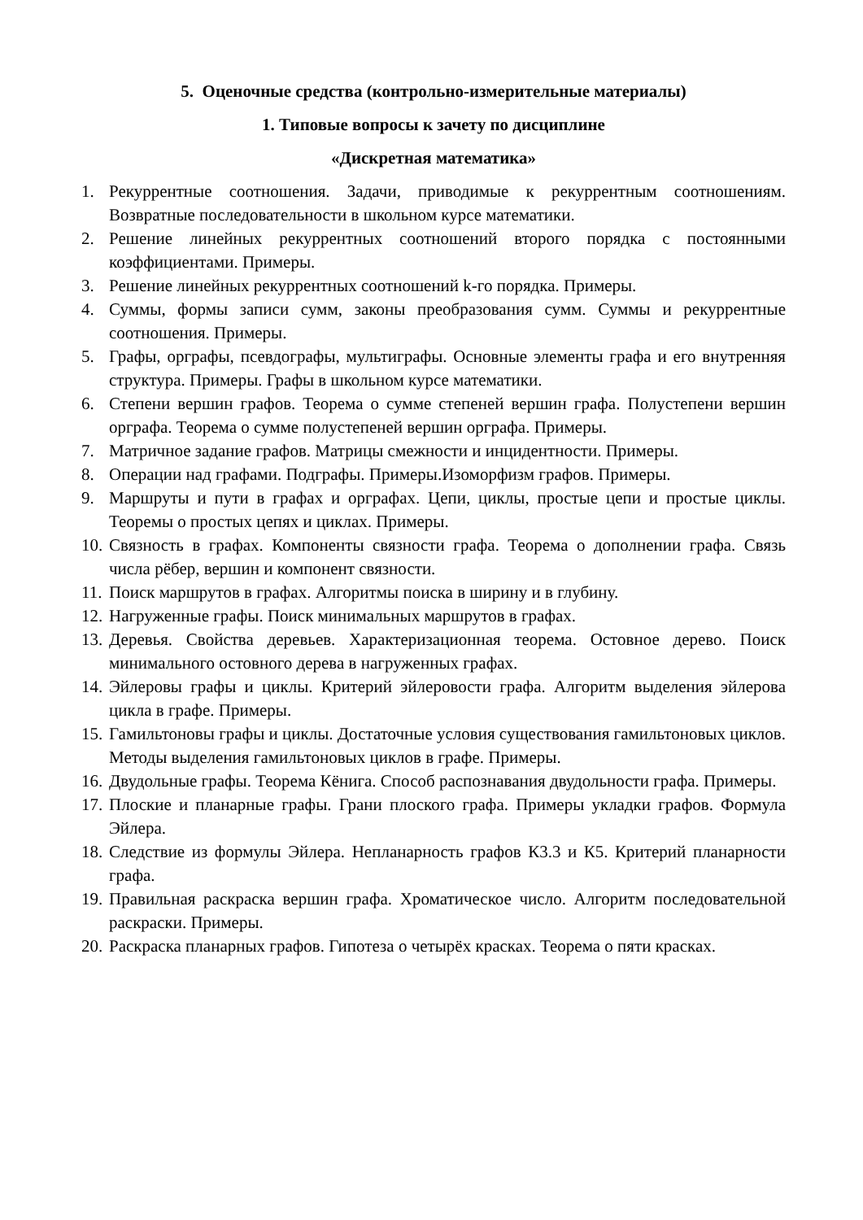5. Оценочные средства (контрольно-измерительные материалы)
1. Типовые вопросы к зачету по дисциплине
«Дискретная математика»
1. Рекуррентные соотношения. Задачи, приводимые к рекуррентным соотношениям. Возвратные последовательности в школьном курсе математики.
2. Решение линейных рекуррентных соотношений второго порядка с постоянными коэффициентами. Примеры.
3. Решение линейных рекуррентных соотношений k-го порядка. Примеры.
4. Суммы, формы записи сумм, законы преобразования сумм. Суммы и рекуррентные соотношения. Примеры.
5. Графы, орграфы, псевдографы, мультиграфы. Основные элементы графа и его внутренняя структура. Примеры. Графы в школьном курсе математики.
6. Степени вершин графов. Теорема о сумме степеней вершин графа. Полустепени вершин орграфа. Теорема о сумме полустепеней вершин орграфа. Примеры.
7. Матричное задание графов. Матрицы смежности и инцидентности. Примеры.
8. Операции над графами. Подграфы. Примеры.Изоморфизм графов. Примеры.
9. Маршруты и пути в графах и орграфах. Цепи, циклы, простые цепи и простые циклы. Теоремы о простых цепях и циклах. Примеры.
10. Связность в графах. Компоненты связности графа. Теорема о дополнении графа. Связь числа рёбер, вершин и компонент связности.
11. Поиск маршрутов в графах. Алгоритмы поиска в ширину и в глубину.
12. Нагруженные графы. Поиск минимальных маршрутов в графах.
13. Деревья. Свойства деревьев. Характеризационная теорема. Остовное дерево. Поиск минимального остовного дерева в нагруженных графах.
14. Эйлеровы графы и циклы. Критерий эйлеровости графа. Алгоритм выделения эйлерова цикла в графе. Примеры.
15. Гамильтоновы графы и циклы. Достаточные условия существования гамильтоновых циклов. Методы выделения гамильтоновых циклов в графе. Примеры.
16. Двудольные графы. Теорема Кёнига. Способ распознавания двудольности графа. Примеры.
17. Плоские и планарные графы. Грани плоского графа. Примеры укладки графов. Формула Эйлера.
18. Следствие из формулы Эйлера. Непланарность графов К3.3 и К5. Критерий планарности графа.
19. Правильная раскраска вершин графа. Хроматическое число. Алгоритм последовательной раскраски. Примеры.
20. Раскраска планарных графов. Гипотеза о четырёх красках. Теорема о пяти красках.